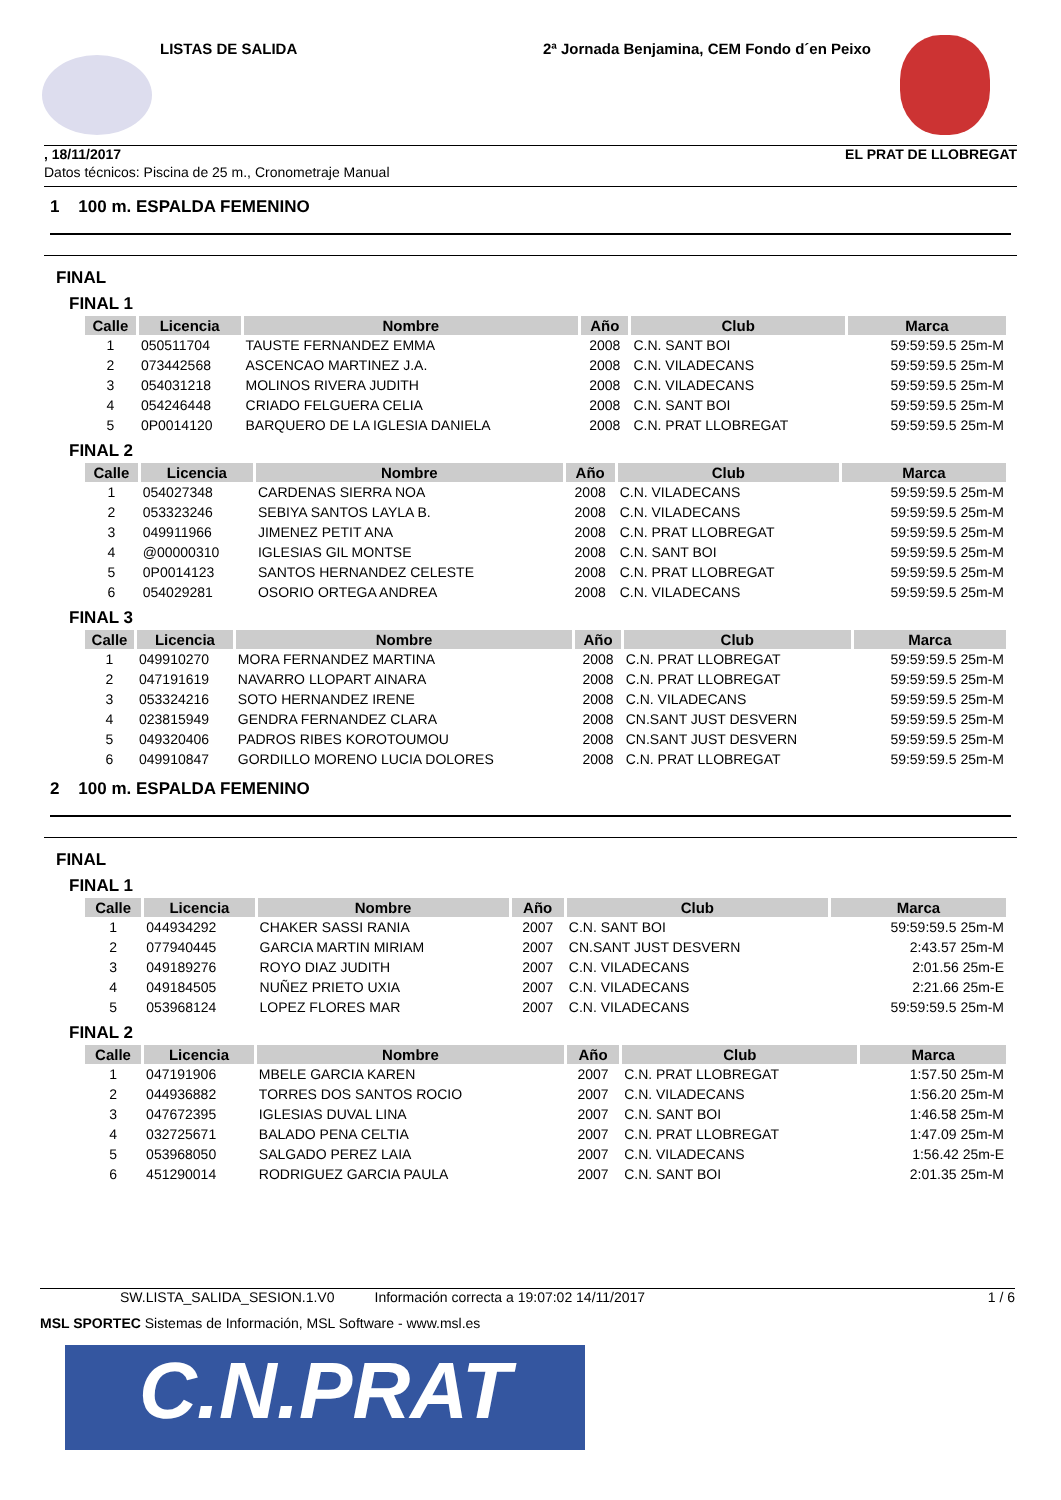LISTAS DE SALIDA 2ª Jornada Benjamina, CEM Fondo d´en Peixo
, 18/11/2017 EL PRAT DE LLOBREGAT
Datos técnicos: Piscina de 25 m., Cronometraje Manual
1 100 m. ESPALDA FEMENINO
FINAL
FINAL 1
| Calle | Licencia | Nombre | Año | Club | Marca |
| --- | --- | --- | --- | --- | --- |
| 1 | 050511704 | TAUSTE FERNANDEZ EMMA | 2008 | C.N. SANT BOI | 59:59:59.5 25m-M |
| 2 | 073442568 | ASCENCAO MARTINEZ J.A. | 2008 | C.N. VILADECANS | 59:59:59.5 25m-M |
| 3 | 054031218 | MOLINOS RIVERA JUDITH | 2008 | C.N. VILADECANS | 59:59:59.5 25m-M |
| 4 | 054246448 | CRIADO FELGUERA CELIA | 2008 | C.N. SANT BOI | 59:59:59.5 25m-M |
| 5 | 0P0014120 | BARQUERO DE LA IGLESIA DANIELA | 2008 | C.N. PRAT LLOBREGAT | 59:59:59.5 25m-M |
FINAL 2
| Calle | Licencia | Nombre | Año | Club | Marca |
| --- | --- | --- | --- | --- | --- |
| 1 | 054027348 | CARDENAS SIERRA NOA | 2008 | C.N. VILADECANS | 59:59:59.5 25m-M |
| 2 | 053323246 | SEBIYA SANTOS LAYLA B. | 2008 | C.N. VILADECANS | 59:59:59.5 25m-M |
| 3 | 049911966 | JIMENEZ PETIT ANA | 2008 | C.N. PRAT LLOBREGAT | 59:59:59.5 25m-M |
| 4 | @00000310 | IGLESIAS GIL MONTSE | 2008 | C.N. SANT BOI | 59:59:59.5 25m-M |
| 5 | 0P0014123 | SANTOS HERNANDEZ CELESTE | 2008 | C.N. PRAT LLOBREGAT | 59:59:59.5 25m-M |
| 6 | 054029281 | OSORIO ORTEGA ANDREA | 2008 | C.N. VILADECANS | 59:59:59.5 25m-M |
FINAL 3
| Calle | Licencia | Nombre | Año | Club | Marca |
| --- | --- | --- | --- | --- | --- |
| 1 | 049910270 | MORA FERNANDEZ MARTINA | 2008 | C.N. PRAT LLOBREGAT | 59:59:59.5 25m-M |
| 2 | 047191619 | NAVARRO LLOPART AINARA | 2008 | C.N. PRAT LLOBREGAT | 59:59:59.5 25m-M |
| 3 | 053324216 | SOTO HERNANDEZ IRENE | 2008 | C.N. VILADECANS | 59:59:59.5 25m-M |
| 4 | 023815949 | GENDRA FERNANDEZ CLARA | 2008 | CN.SANT JUST DESVERN | 59:59:59.5 25m-M |
| 5 | 049320406 | PADROS RIBES KOROTOUMOU | 2008 | CN.SANT JUST DESVERN | 59:59:59.5 25m-M |
| 6 | 049910847 | GORDILLO MORENO LUCIA DOLORES | 2008 | C.N. PRAT LLOBREGAT | 59:59:59.5 25m-M |
2 100 m. ESPALDA FEMENINO
FINAL
FINAL 1
| Calle | Licencia | Nombre | Año | Club | Marca |
| --- | --- | --- | --- | --- | --- |
| 1 | 044934292 | CHAKER SASSI RANIA | 2007 | C.N. SANT BOI | 59:59:59.5 25m-M |
| 2 | 077940445 | GARCIA MARTIN MIRIAM | 2007 | CN.SANT JUST DESVERN | 2:43.57 25m-M |
| 3 | 049189276 | ROYO DIAZ JUDITH | 2007 | C.N. VILADECANS | 2:01.56 25m-E |
| 4 | 049184505 | NUÑEZ PRIETO UXIA | 2007 | C.N. VILADECANS | 2:21.66 25m-E |
| 5 | 053968124 | LOPEZ FLORES MAR | 2007 | C.N. VILADECANS | 59:59:59.5 25m-M |
FINAL 2
| Calle | Licencia | Nombre | Año | Club | Marca |
| --- | --- | --- | --- | --- | --- |
| 1 | 047191906 | MBELE GARCIA KAREN | 2007 | C.N. PRAT LLOBREGAT | 1:57.50 25m-M |
| 2 | 044936882 | TORRES DOS SANTOS ROCIO | 2007 | C.N. VILADECANS | 1:56.20 25m-M |
| 3 | 047672395 | IGLESIAS DUVAL LINA | 2007 | C.N. SANT BOI | 1:46.58 25m-M |
| 4 | 032725671 | BALADO PENA CELTIA | 2007 | C.N. PRAT LLOBREGAT | 1:47.09 25m-M |
| 5 | 053968050 | SALGADO PEREZ LAIA | 2007 | C.N. VILADECANS | 1:56.42 25m-E |
| 6 | 451290014 | RODRIGUEZ GARCIA PAULA | 2007 | C.N. SANT BOI | 2:01.35 25m-M |
SW.LISTA_SALIDA_SESION.1.V0 Información correcta a 19:07:02 14/11/2017 1 / 6
MSL SPORTEC Sistemas de Información, MSL Software - www.msl.es
C.N.PRAT